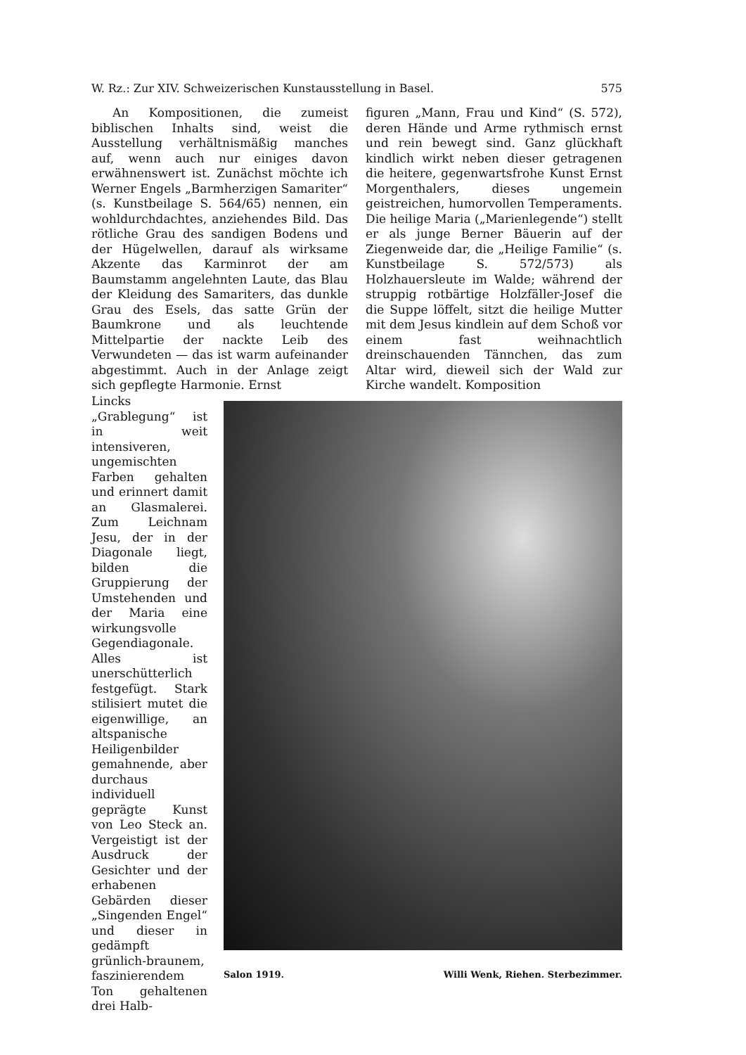W. Rz.: Zur XIV. Schweizerischen Kunstausstellung in Basel. 575
An Kompositionen, die zumeist biblischen Inhalts sind, weist die Ausstellung verhältnismäßig manches auf, wenn auch nur einiges davon erwähnenswert ist. Zunächst möchte ich Werner Engels „Barmherzigen Samariter“ (s. Kunstbeilage S. 564/65) nennen, ein wohldurchdachtes, anziehendes Bild. Das rötliche Grau des sandigen Bodens und der Hügelwellen, darauf als wirksame Akzente das Karminrot der am Baumstamm angelehnten Laute, das Blau der Kleidung des Samariters, das dunkle Grau des Esels, das satte Grün der Baumkrone und als leuchtende Mittelpartie der nackte Leib des Verwundeten — das ist warm aufeinander abgestimmt. Auch in der Anlage zeigt sich gepflegte Harmonie. Ernst
figuren „Mann, Frau und Kind“ (S. 572), deren Hände und Arme rythmisch ernst und rein bewegt sind. Ganz glückhaft kindlich wirkt neben dieser getragenen die heitere, gegenwartsfrohe Kunst Ernst Morgenthalers, dieses ungemein geistreichen, humorvollen Temperaments. Die heilige Maria („Marienlegende“) stellt er als junge Berner Bäuerin auf der Ziegenweide dar, die „Heilige Familie“ (s. Kunstbeilage S. 572/573) als Holzhauersleute im Walde; während der struppig rotbärtige Holzfäller-Josef die die Suppe löffelt, sitzt die heilige Mutter mit dem Jesus kindlein auf dem Schoß vor einem fast weihnachtlich dreinschauenden Tännchen, das zum Altar wird, dieweil sich der Wald zur Kirche wandelt. Komposition
Lincks „Grablegung“ ist in weit intensiveren, ungemischten Farben gehalten und erinnert damit an Glasmalerei. Zum Leichnam Jesu, der in der Diagonale liegt, bilden die Gruppierung der Umstehenden und der Maria eine wirkungsvolle Gegendiagonale. Alles ist unerschütterlich festgefügt. Stark stilisiert mutet die eigenwillige, an altspanische Heiligenbilder gemahnende, aber durchaus individuell geprägte Kunst von Leo Steck an. Vergeistigt ist der Ausdruck der Gesichter und der erhabenen Gebärden dieser „Singenden Engel“ und dieser in gedämpft grünlich-braunem, faszinierendem Ton gehaltenen drei Halb-
Salon 1919. Willi Wenk, Riehen. Sterbezimmer.